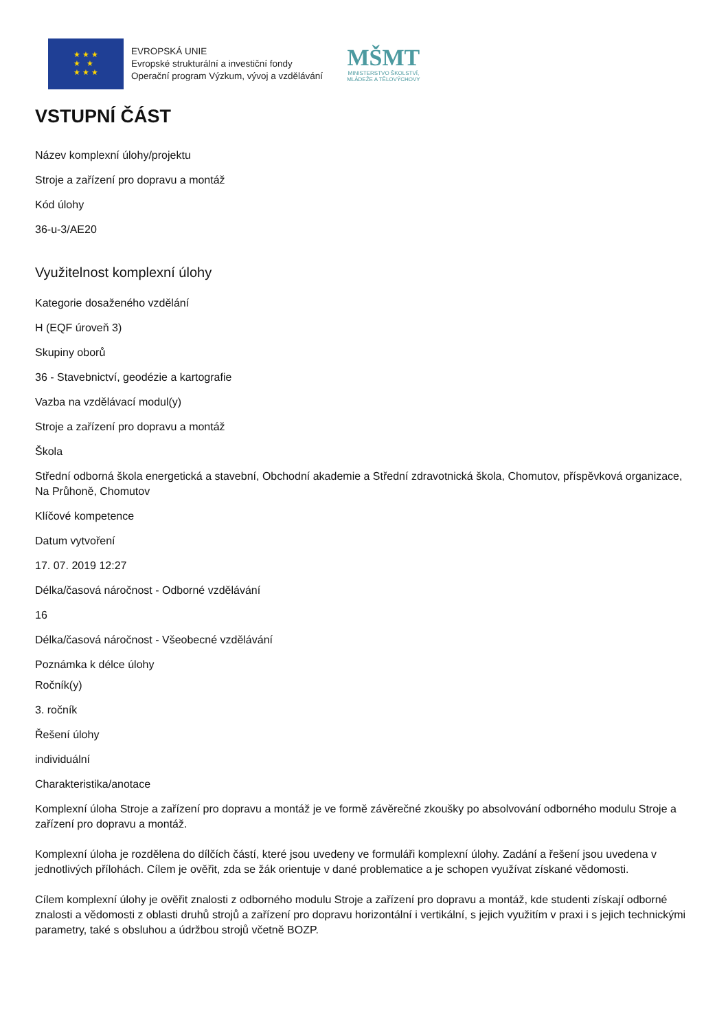★ ★ ★
★ ★
★ ★ ★
EVROPSKÁ UNIE
Evropské strukturální a investiční fondy
Operační program Výzkum, vývoj a vzdělávání
MŠMT
MINISTERSTVO ŠKOLSTVÍ,
MLÁDEŽE A TĚLOVÝCHOVY
VSTUPNÍ ČÁST
Název komplexní úlohy/projektu
Stroje a zařízení pro dopravu a montáž
Kód úlohy
36-u-3/AE20
Využitelnost komplexní úlohy
Kategorie dosaženého vzdělání
H (EQF úroveň 3)
Skupiny oborů
36 - Stavebnictví, geodézie a kartografie
Vazba na vzdělávací modul(y)
Stroje a zařízení pro dopravu a montáž
Škola
Střední odborná škola energetická a stavební, Obchodní akademie a Střední zdravotnická škola, Chomutov, příspěvková organizace, Na Průhoně, Chomutov
Klíčové kompetence
Datum vytvoření
17. 07. 2019 12:27
Délka/časová náročnost - Odborné vzdělávání
16
Délka/časová náročnost - Všeobecné vzdělávání
Poznámka k délce úlohy
Ročník(y)
3. ročník
Řešení úlohy
individuální
Charakteristika/anotace
Komplexní úloha Stroje a zařízení pro dopravu a montáž je ve formě závěrečné zkoušky po absolvování odborného modulu Stroje a zařízení pro dopravu a montáž.
Komplexní úloha je rozdělena do dílčích částí, které jsou uvedeny ve formuláři komplexní úlohy. Zadání a řešení jsou uvedena v jednotlivých přílohách. Cílem je ověřit, zda se žák orientuje v dané problematice a je schopen využívat získané vědomosti.
Cílem komplexní úlohy je ověřit znalosti z odborného modulu Stroje a zařízení pro dopravu a montáž, kde studenti získají odborné znalosti a vědomosti z oblasti druhů strojů a zařízení pro dopravu horizontální i vertikální, s jejich využitím v praxi i s jejich technickými parametry, také s obsluhou a údržbou strojů včetně BOZP.